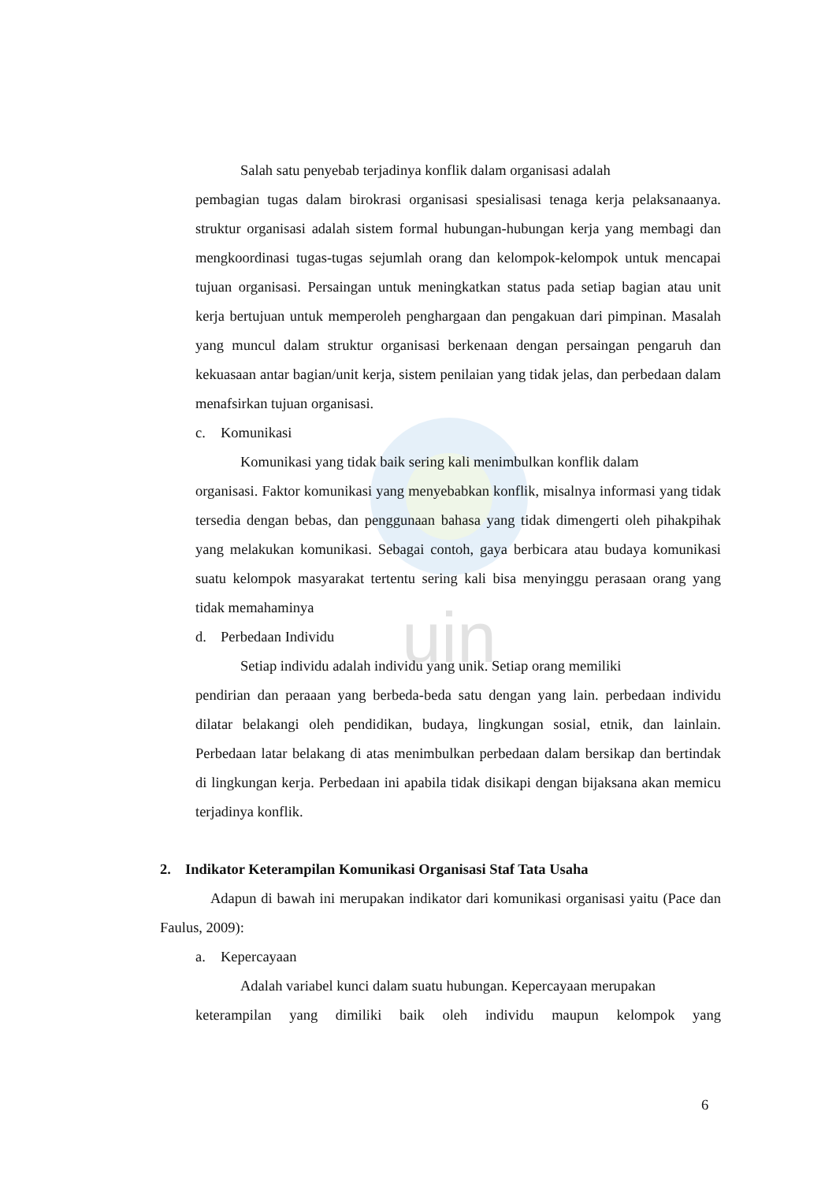uin
Salah satu penyebab terjadinya konflik dalam organisasi adalah
pembagian tugas dalam birokrasi organisasi spesialisasi tenaga kerja pelaksanaanya. struktur organisasi adalah sistem formal hubungan-hubungan kerja yang membagi dan mengkoordinasi tugas-tugas sejumlah orang dan kelompok-kelompok untuk mencapai tujuan organisasi. Persaingan untuk meningkatkan status pada setiap bagian atau unit kerja bertujuan untuk memperoleh penghargaan dan pengakuan dari pimpinan. Masalah yang muncul dalam struktur organisasi berkenaan dengan persaingan pengaruh dan kekuasaan antar bagian/unit kerja, sistem penilaian yang tidak jelas, dan perbedaan dalam menafsirkan tujuan organisasi.
c. Komunikasi
Komunikasi yang tidak baik sering kali menimbulkan konflik dalam
organisasi. Faktor komunikasi yang menyebabkan konflik, misalnya informasi yang tidak tersedia dengan bebas, dan penggunaan bahasa yang tidak dimengerti oleh pihakpihak yang melakukan komunikasi. Sebagai contoh, gaya berbicara atau budaya komunikasi suatu kelompok masyarakat tertentu sering kali bisa menyinggu perasaan orang yang tidak memahaminya
d. Perbedaan Individu
Setiap individu adalah individu yang unik. Setiap orang memiliki
pendirian dan peraaan yang berbeda-beda satu dengan yang lain. perbedaan individu dilatar belakangi oleh pendidikan, budaya, lingkungan sosial, etnik, dan lainlain. Perbedaan latar belakang di atas menimbulkan perbedaan dalam bersikap dan bertindak di lingkungan kerja. Perbedaan ini apabila tidak disikapi dengan bijaksana akan memicu terjadinya konflik.
2. Indikator Keterampilan Komunikasi Organisasi Staf Tata Usaha
Adapun di bawah ini merupakan indikator dari komunikasi organisasi yaitu (Pace dan Faulus, 2009):
a. Kepercayaan
Adalah variabel kunci dalam suatu hubungan. Kepercayaan merupakan
keterampilan yang dimiliki baik oleh individu maupun kelompok yang
6